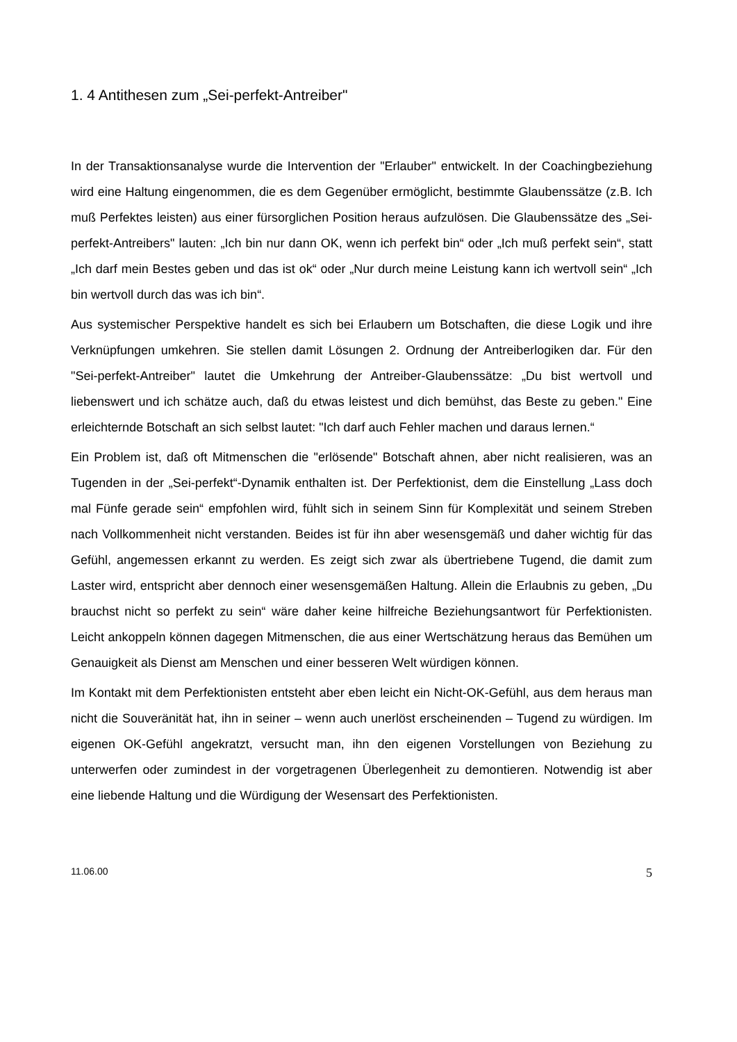1. 4 Antithesen zum „Sei-perfekt-Antreiber"
In der Transaktionsanalyse wurde die Intervention der "Erlauber" entwickelt. In der Coachingbeziehung wird eine Haltung eingenommen, die es dem Gegenüber ermöglicht, bestimmte Glaubenssätze (z.B. Ich muß Perfektes leisten) aus einer fürsorglichen Position heraus aufzulösen. Die Glaubenssätze des „Sei-perfekt-Antreibers" lauten: „Ich bin nur dann OK, wenn ich perfekt bin“ oder „Ich muß perfekt sein“, statt „Ich darf mein Bestes geben und das ist ok“ oder „Nur durch meine Leistung kann ich wertvoll sein“ „Ich bin wertvoll durch das was ich bin“.
Aus systemischer Perspektive handelt es sich bei Erlaubern um Botschaften, die diese Logik und ihre Verknüpfungen umkehren. Sie stellen damit Lösungen 2. Ordnung der Antreiberlogiken dar. Für den "Sei-perfekt-Antreiber" lautet die Umkehrung der Antreiber-Glaubenssätze: „Du bist wertvoll und liebenswert und ich schätze auch, daß du etwas leistest und dich bemühst, das Beste zu geben." Eine erleichternde Botschaft an sich selbst lautet: "Ich darf auch Fehler machen und daraus lernen.“
Ein Problem ist, daß oft Mitmenschen die "erlösende" Botschaft ahnen, aber nicht realisieren, was an Tugenden in der „Sei-perfekt“-Dynamik enthalten ist. Der Perfektionist, dem die Einstellung „Lass doch mal Fünfe gerade sein“ empfohlen wird, fühlt sich in seinem Sinn für Komplexität und seinem Streben nach Vollkommenheit nicht verstanden. Beides ist für ihn aber wesensgemäß und daher wichtig für das Gefühl, angemessen erkannt zu werden. Es zeigt sich zwar als übertriebene Tugend, die damit zum Laster wird, entspricht aber dennoch einer wesensgemäßen Haltung. Allein die Erlaubnis zu geben, „Du brauchst nicht so perfekt zu sein“ wäre daher keine hilfreiche Beziehungsantwort für Perfektionisten. Leicht ankoppeln können dagegen Mitmenschen, die aus einer Wertschätzung heraus das Bemühen um Genauigkeit als Dienst am Menschen und einer besseren Welt würdigen können.
Im Kontakt mit dem Perfektionisten entsteht aber eben leicht ein Nicht-OK-Gefühl, aus dem heraus man nicht die Souveränität hat, ihn in seiner – wenn auch unerlöst erscheinenden – Tugend zu würdigen. Im eigenen OK-Gefühl angekratzt, versucht man, ihn den eigenen Vorstellungen von Beziehung zu unterwerfen oder zumindest in der vorgetragenen Überlegenheit zu demontieren. Notwendig ist aber eine liebende Haltung und die Würdigung der Wesensart des Perfektionisten.
11.06.00 5